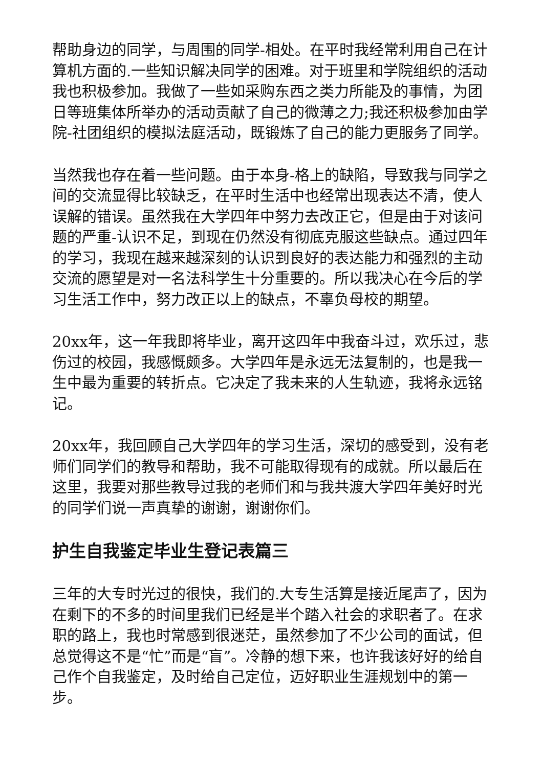帮助身边的同学，与周围的同学-相处。在平时我经常利用自己在计算机方面的.一些知识解决同学的困难。对于班里和学院组织的活动我也积极参加。我做了一些如采购东西之类力所能及的事情，为团日等班集体所举办的活动贡献了自己的微薄之力;我还积极参加由学院-社团组织的模拟法庭活动，既锻炼了自己的能力更服务了同学。
当然我也存在着一些问题。由于本身-格上的缺陷，导致我与同学之间的交流显得比较缺乏，在平时生活中也经常出现表达不清，使人误解的错误。虽然我在大学四年中努力去改正它，但是由于对该问题的严重-认识不足，到现在仍然没有彻底克服这些缺点。通过四年的学习，我现在越来越深刻的认识到良好的表达能力和强烈的主动交流的愿望是对一名法科学生十分重要的。所以我决心在今后的学习生活工作中，努力改正以上的缺点，不辜负母校的期望。
20xx年，这一年我即将毕业，离开这四年中我奋斗过，欢乐过，悲伤过的校园，我感慨颇多。大学四年是永远无法复制的，也是我一生中最为重要的转折点。它决定了我未来的人生轨迹，我将永远铭记。
20xx年，我回顾自己大学四年的学习生活，深切的感受到，没有老师们同学们的教导和帮助，我不可能取得现有的成就。所以最后在这里，我要对那些教导过我的老师们和与我共渡大学四年美好时光的同学们说一声真挚的谢谢，谢谢你们。
护生自我鉴定毕业生登记表篇三
三年的大专时光过的很快，我们的.大专生活算是接近尾声了，因为在剩下的不多的时间里我们已经是半个踏入社会的求职者了。在求职的路上，我也时常感到很迷茫，虽然参加了不少公司的面试，但总觉得这不是“忙”而是“盲”。冷静的想下来，也许我该好好的给自己作个自我鉴定，及时给自己定位，迈好职业生涯规划中的第一步。